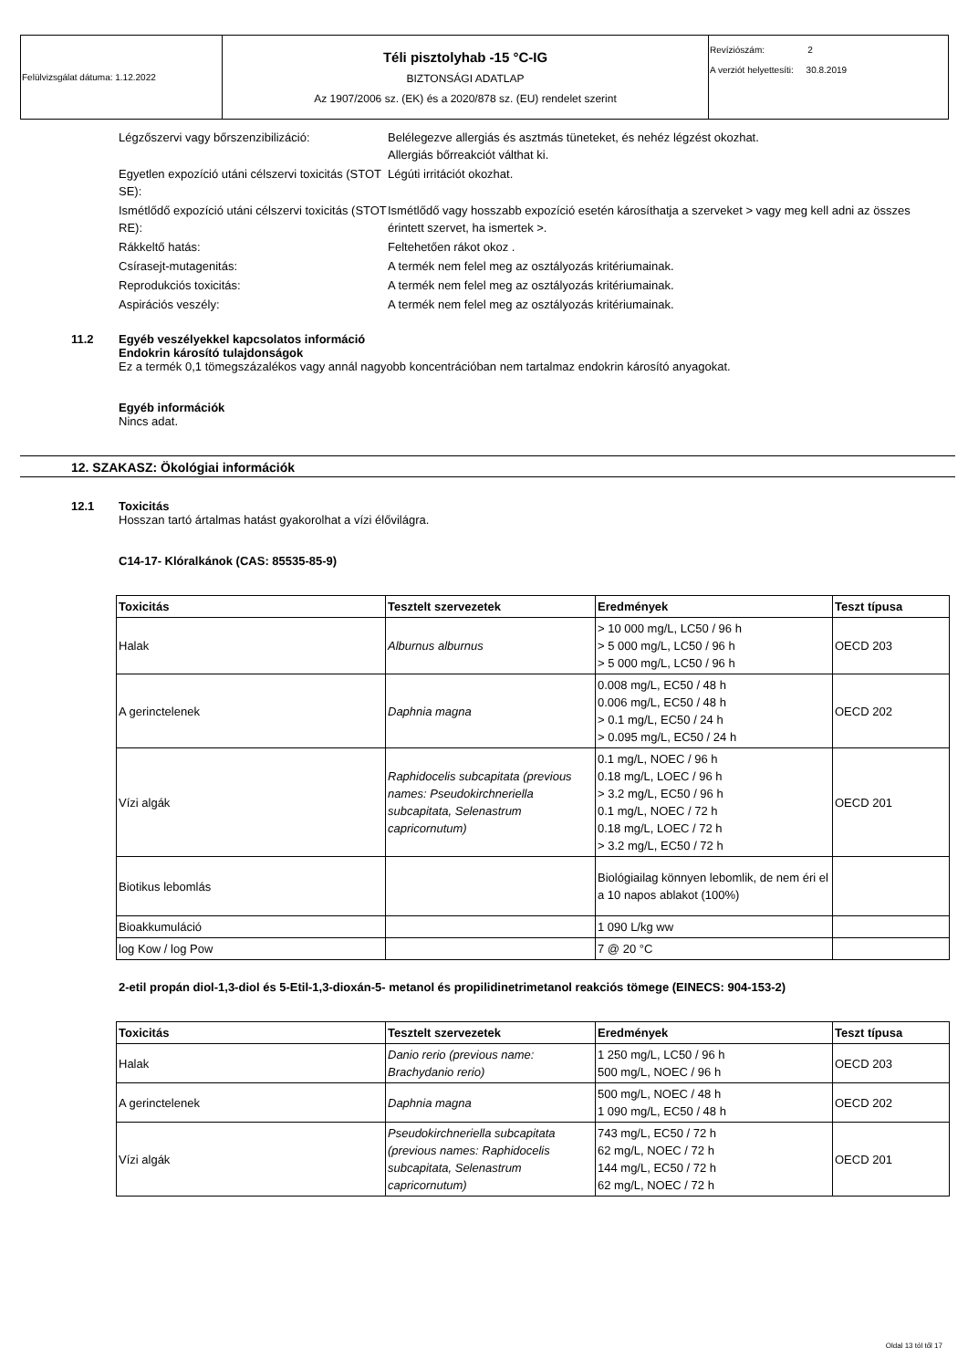| Felülvizsgálat dátuma: 1.12.2022 | Téli pisztolyhab -15 °C-IG BIZTONSÁGI ADATLAP Az 1907/2006 sz. (EK) és a 2020/878 sz. (EU) rendelet szerint | Revíziószám: 2 A verziót helyettesíti: 30.8.2019 |
| Légzőszervi vagy bőrszenzibilizáció: | Belélegezve allergiás és asztmás tüneteket, és nehéz légzést okozhat. Allergiás bőrreakciót válthat ki. |
| Egyetlen expozíció utáni célszervi toxicitás (STOT SE): | Légúti irritációt okozhat. |
| Ismétlődő expozíció utáni célszervi toxicitás (STOT RE): | Ismétlődő vagy hosszabb expozíció esetén károsíthatja a szerveket > vagy meg kell adni az összes érintett szervet, ha ismertek >. |
| Rákkeltő hatás: | Feltehetően rákot okoz . |
| Csírasejt-mutagenitás: | A termék nem felel meg az osztályozás kritériumainak. |
| Reprodukciós toxicitás: | A termék nem felel meg az osztályozás kritériumainak. |
| Aspirációs veszély: | A termék nem felel meg az osztályozás kritériumainak. |
11.2 Egyéb veszélyekkel kapcsolatos információ
Endokrin károsító tulajdonságok
Ez a termék 0,1 tömegszázalékos vagy annál nagyobb koncentrációban nem tartalmaz endokrin károsító anyagokat.
Egyéb információk
Nincs adat.
12. SZAKASZ: Ökológiai információk
12.1 Toxicitás
Hosszan tartó ártalmas hatást gyakorolhat a vízi élővilágra.
C14-17- Klóralkánok (CAS: 85535-85-9)
| Toxicitás | Tesztelt szervezetek | Eredmények | Teszt típusa |
| --- | --- | --- | --- |
| Halak | Alburnus alburnus | > 10 000 mg/L, LC50 / 96 h > 5 000 mg/L, LC50 / 96 h > 5 000 mg/L, LC50 / 96 h | OECD 203 |
| A gerinctelenek | Daphnia magna | 0.008 mg/L, EC50 / 48 h 0.006 mg/L, EC50 / 48 h > 0.1 mg/L, EC50 / 24 h > 0.095 mg/L, EC50 / 24 h | OECD 202 |
| Vízi algák | Raphidocelis subcapitata (previous names: Pseudokirchneriella subcapitata, Selenastrum capricornutum) | 0.1 mg/L, NOEC / 96 h 0.18 mg/L, LOEC / 96 h > 3.2 mg/L, EC50 / 96 h 0.1 mg/L, NOEC / 72 h 0.18 mg/L, LOEC / 72 h > 3.2 mg/L, EC50 / 72 h | OECD 201 |
| Biotikus lebomlás | | Biológiailag könnyen lebomlik, de nem éri el a 10 napos ablakot (100%) | |
| Bioakkumuláció | | 1 090 L/kg ww | |
| log Kow / log Pow | | 7 @ 20 °C | |
2-etil propán diol-1,3-diol és 5-Etil-1,3-dioxán-5- metanol és propilidinetrimetanol reakciós tömege (EINECS: 904-153-2)
| Toxicitás | Tesztelt szervezetek | Eredmények | Teszt típusa |
| --- | --- | --- | --- |
| Halak | Danio rerio (previous name: Brachydanio rerio) | 1 250 mg/L, LC50 / 96 h 500 mg/L, NOEC / 96 h | OECD 203 |
| A gerinctelenek | Daphnia magna | 500 mg/L, NOEC / 48 h 1 090 mg/L, EC50 / 48 h | OECD 202 |
| Vízi algák | Pseudokirchneriella subcapitata (previous names: Raphidocelis subcapitata, Selenastrum capricornutum) | 743 mg/L, EC50 / 72 h 62 mg/L, NOEC / 72 h 144 mg/L, EC50 / 72 h 62 mg/L, NOEC / 72 h | OECD 201 |
Oldal 13 tól től 17